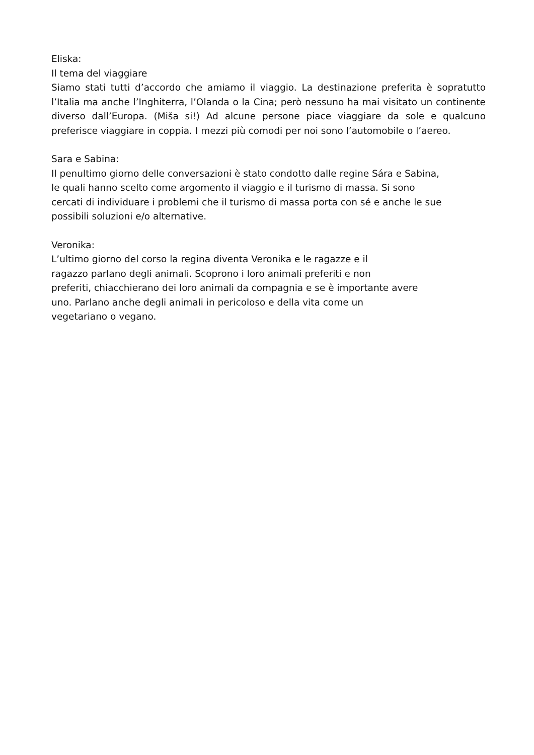Eliska:
Il tema del viaggiare
Siamo stati tutti d’accordo che amiamo il viaggio. La destinazione preferita è sopratutto l’Italia ma anche l’Inghiterra, l’Olanda o la Cina; però nessuno ha mai visitato un continente diverso dall’Europa. (Miša si!) Ad alcune persone piace viaggiare da sole e qualcuno preferisce viaggiare in coppia. I mezzi più comodi per noi sono l’automobile o l’aereo.
Sara e Sabina:
Il penultimo giorno delle conversazioni è stato condotto dalle regine Sára e Sabina, le quali hanno scelto come argomento il viaggio e il turismo di massa. Si sono cercati di individuare i problemi che il turismo di massa porta con sé e anche le sue possibili soluzioni e/o alternative.
Veronika:
L’ultimo giorno del corso la regina diventa Veronika e le ragazze e il
ragazzo parlano degli animali. Scoprono i loro animali preferiti e non
preferiti, chiacchierano dei loro animali da compagnia e se è importante avere
uno. Parlano anche degli animali in pericoloso e della vita come un
vegetariano o vegano.